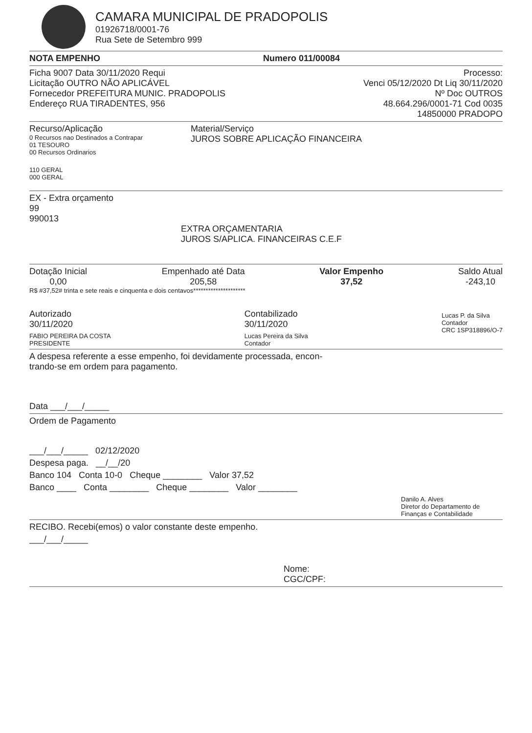CAMARA MUNICIPAL DE PRADOPOLIS
01926718/0001-76
Rua Sete de Setembro 999
NOTA EMPENHO Numero 011/00084
Ficha 9007 Data 30/11/2020 Requi Processo:
Licitação OUTRO NÃO APLICÁVEL Venci 05/12/2020 Dt Liq 30/11/2020
Fornecedor PREFEITURA MUNIC. PRADOPOLIS Nº Doc OUTROS
Endereço RUA TIRADENTES, 956 48.664.296/0001-71 Cod 0035
14850000 PRADOPO
Recurso/Aplicação
0 Recursos nao Destinados a Contrapar
01 TESOURO
00 Recursos Ordinarios
110 GERAL
000 GERAL
Material/Serviço
JUROS SOBRE APLICAÇÃO FINANCEIRA
EX - Extra orçamento
99
990013
EXTRA ORÇAMENTARIA
JUROS S/APLICA. FINANCEIRAS C.E.F
Dotação Inicial
0,00 Empenhado até Data
205,58 Valor Empenho
37,52 Saldo Atual
-243,10
R$ #37,52# trinta e sete reais e cinquenta e dois centavos*********************
Autorizado
30/11/2020
FABIO PEREIRA DA COSTA
PRESIDENTE
Contabilizado
30/11/2020
Lucas Pereira da Silva
Contador
Lucas P. da Silva
Contador
CRC 1SP318896/O-7
A despesa referente a esse empenho, foi devidamente processada, encon-
trando-se em ordem para pagamento.
Data ___/___/_____
Ordem de Pagamento
___/___/_____ 02/12/2020
Despesa paga. __/__/20
Banco 104 Conta 10-0 Cheque ________ Valor 37,52
Banco ____ Conta ________ Cheque ________ Valor ________
Danilo A. Alves
Diretor do Departamento de Finanças e Contabilidade
RECIBO. Recebi(emos) o valor constante deste empenho.
___/___/_____
Nome:
CGC/CPF: